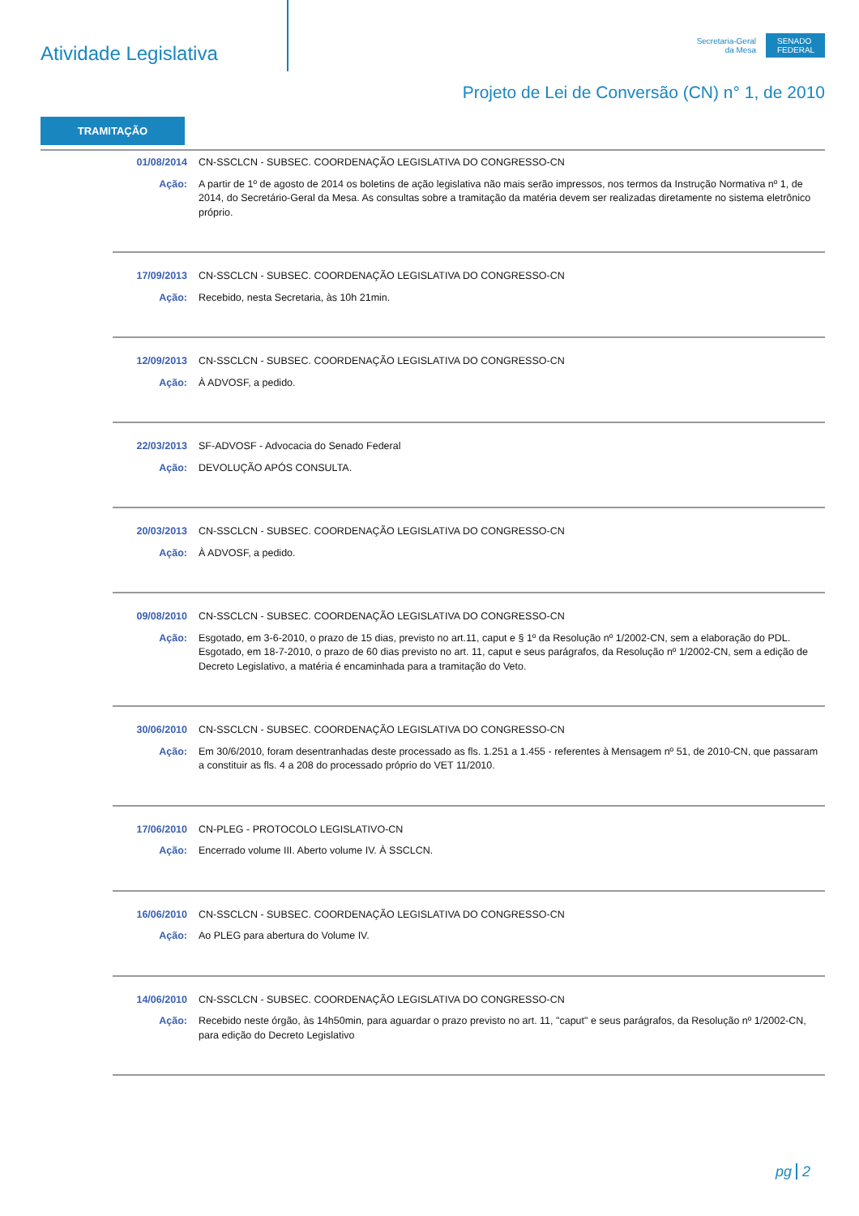Atividade Legislativa
Secretaria-Geral
da Mesa
SENADO FEDERAL
Projeto de Lei de Conversão (CN) n° 1, de 2010
TRAMITAÇÃO
01/08/2014 CN-SSCLCN - SUBSEC. COORDENAÇÃO LEGISLATIVA DO CONGRESSO-CN
Ação: A partir de 1º de agosto de 2014 os boletins de ação legislativa não mais serão impressos, nos termos da Instrução Normativa nº 1, de 2014, do Secretário-Geral da Mesa. As consultas sobre a tramitação da matéria devem ser realizadas diretamente no sistema eletrônico próprio.
17/09/2013 CN-SSCLCN - SUBSEC. COORDENAÇÃO LEGISLATIVA DO CONGRESSO-CN
Ação: Recebido, nesta Secretaria, às 10h 21min.
12/09/2013 CN-SSCLCN - SUBSEC. COORDENAÇÃO LEGISLATIVA DO CONGRESSO-CN
Ação: À ADVOSF, a pedido.
22/03/2013 SF-ADVOSF - Advocacia do Senado Federal
Ação: DEVOLUÇÃO APÓS CONSULTA.
20/03/2013 CN-SSCLCN - SUBSEC. COORDENAÇÃO LEGISLATIVA DO CONGRESSO-CN
Ação: À ADVOSF, a pedido.
09/08/2010 CN-SSCLCN - SUBSEC. COORDENAÇÃO LEGISLATIVA DO CONGRESSO-CN
Ação: Esgotado, em 3-6-2010, o prazo de 15 dias, previsto no art.11, caput e § 1º da Resolução nº 1/2002-CN, sem a elaboração do PDL.
Esgotado, em 18-7-2010, o prazo de 60 dias previsto no art. 11, caput e seus parágrafos, da Resolução nº 1/2002-CN, sem a edição de Decreto Legislativo, a matéria é encaminhada para a tramitação do Veto.
30/06/2010 CN-SSCLCN - SUBSEC. COORDENAÇÃO LEGISLATIVA DO CONGRESSO-CN
Ação: Em 30/6/2010, foram desentranhadas deste processado as fls. 1.251 a 1.455 - referentes à Mensagem nº 51, de 2010-CN, que passaram a constituir as fls. 4 a 208 do processado próprio do VET 11/2010.
17/06/2010 CN-PLEG - PROTOCOLO LEGISLATIVO-CN
Ação: Encerrado volume III. Aberto volume IV. À SSCLCN.
16/06/2010 CN-SSCLCN - SUBSEC. COORDENAÇÃO LEGISLATIVA DO CONGRESSO-CN
Ação: Ao PLEG para abertura do Volume IV.
14/06/2010 CN-SSCLCN - SUBSEC. COORDENAÇÃO LEGISLATIVA DO CONGRESSO-CN
Ação: Recebido neste órgão, às 14h50min, para aguardar o prazo previsto no art. 11, "caput" e seus parágrafos, da Resolução nº 1/2002-CN, para edição do Decreto Legislativo
pg 2